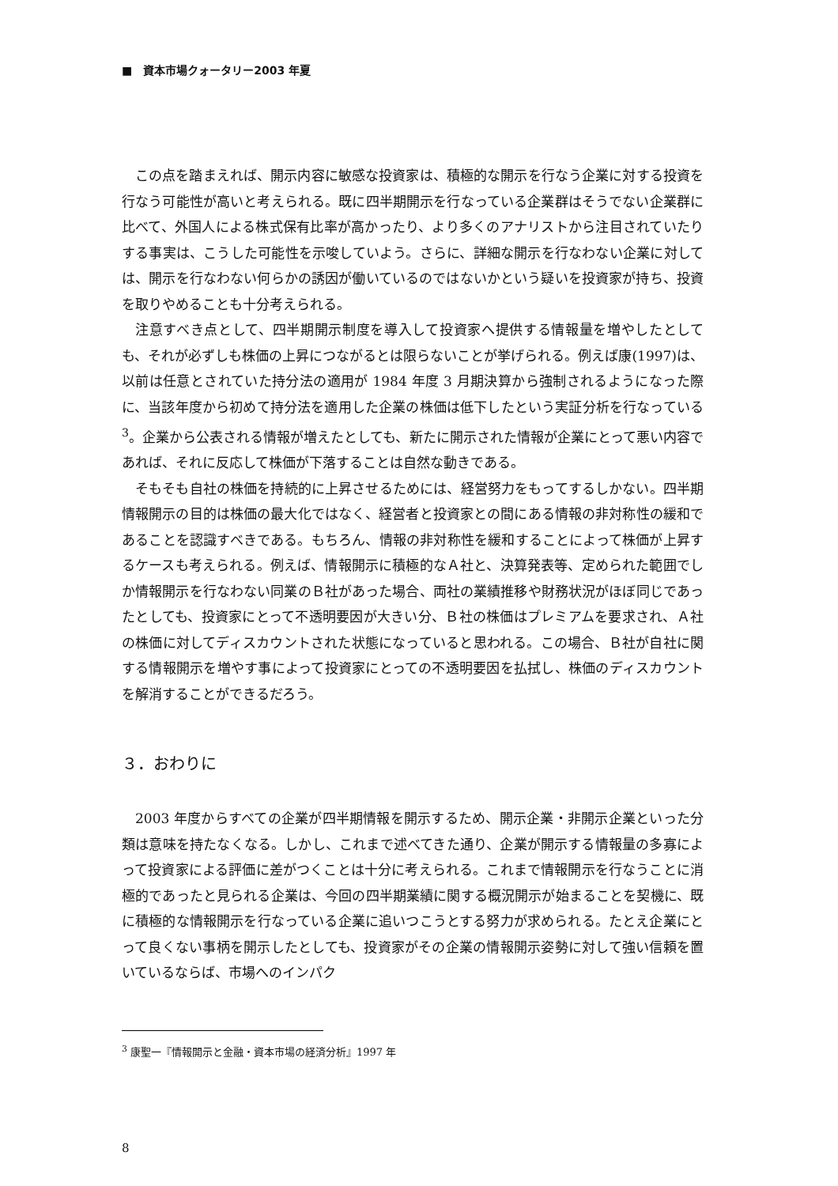■　資本市場クォータリー2003 年夏
この点を踏まえれば、開示内容に敏感な投資家は、積極的な開示を行なう企業に対する投資を行なう可能性が高いと考えられる。既に四半期開示を行なっている企業群はそうでない企業群に比べて、外国人による株式保有比率が高かったり、より多くのアナリストから注目されていたりする事実は、こうした可能性を示唆していよう。さらに、詳細な開示を行なわない企業に対しては、開示を行なわない何らかの誘因が働いているのではないかという疑いを投資家が持ち、投資を取りやめることも十分考えられる。
注意すべき点として、四半期開示制度を導入して投資家へ提供する情報量を増やしたとしても、それが必ずしも株価の上昇につながるとは限らないことが挙げられる。例えば康(1997)は、以前は任意とされていた持分法の適用が 1984 年度 3 月期決算から強制されるようになった際に、当該年度から初めて持分法を適用した企業の株価は低下したという実証分析を行なっている<sup>3</sup>。企業から公表される情報が増えたとしても、新たに開示された情報が企業にとって悪い内容であれば、それに反応して株価が下落することは自然な動きである。
そもそも自社の株価を持続的に上昇させるためには、経営努力をもってするしかない。四半期情報開示の目的は株価の最大化ではなく、経営者と投資家との間にある情報の非対称性の緩和であることを認識すべきである。もちろん、情報の非対称性を緩和することによって株価が上昇するケースも考えられる。例えば、情報開示に積極的なＡ社と、決算発表等、定められた範囲でしか情報開示を行なわない同業のＢ社があった場合、両社の業績推移や財務状況がほぼ同じであったとしても、投資家にとって不透明要因が大きい分、Ｂ社の株価はプレミアムを要求され、Ａ社の株価に対してディスカウントされた状態になっていると思われる。この場合、Ｂ社が自社に関する情報開示を増やす事によって投資家にとっての不透明要因を払拭し、株価のディスカウントを解消することができるだろう。
３．おわりに
2003 年度からすべての企業が四半期情報を開示するため、開示企業・非開示企業といった分類は意味を持たなくなる。しかし、これまで述べてきた通り、企業が開示する情報量の多寡によって投資家による評価に差がつくことは十分に考えられる。これまで情報開示を行なうことに消極的であったと見られる企業は、今回の四半期業績に関する概況開示が始まることを契機に、既に積極的な情報開示を行なっている企業に追いつこうとする努力が求められる。たとえ企業にとって良くない事柄を開示したとしても、投資家がその企業の情報開示姿勢に対して強い信頼を置いているならば、市場へのインパク
<sup>3</sup> 康聖一『情報開示と金融・資本市場の経済分析』1997 年
8